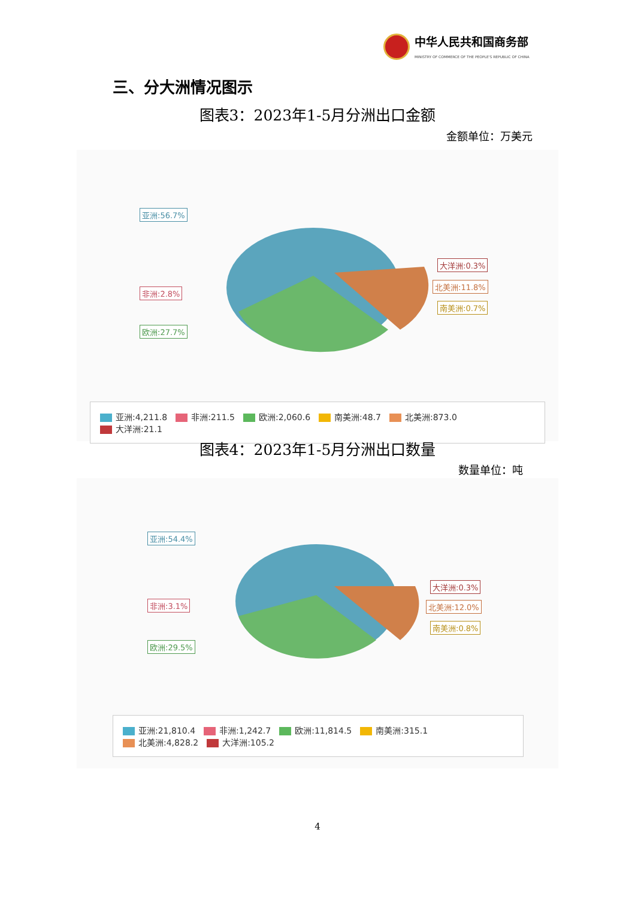中华人民共和国商务部
MINISTRY OF COMMERCE OF THE PEOPLE'S REPUBLIC OF CHINA
三、分大洲情况图示
图表3：2023年1-5月分洲出口金额
金额单位：万美元
亚洲:56.7%
非洲:2.8%
欧洲:27.7%
大洋洲:0.3%
北美洲:11.8%
南美洲:0.7%
亚洲:4,211.8 非洲:211.5 欧洲:2,060.6 南美洲:48.7 北美洲:873.0 大洋洲:21.1
图表4：2023年1-5月分洲出口数量
数量单位：吨
亚洲:54.4%
非洲:3.1%
欧洲:29.5%
大洋洲:0.3%
北美洲:12.0%
南美洲:0.8%
亚洲:21,810.4 非洲:1,242.7 欧洲:11,814.5 南美洲:315.1 北美洲:4,828.2 大洋洲:105.2
4